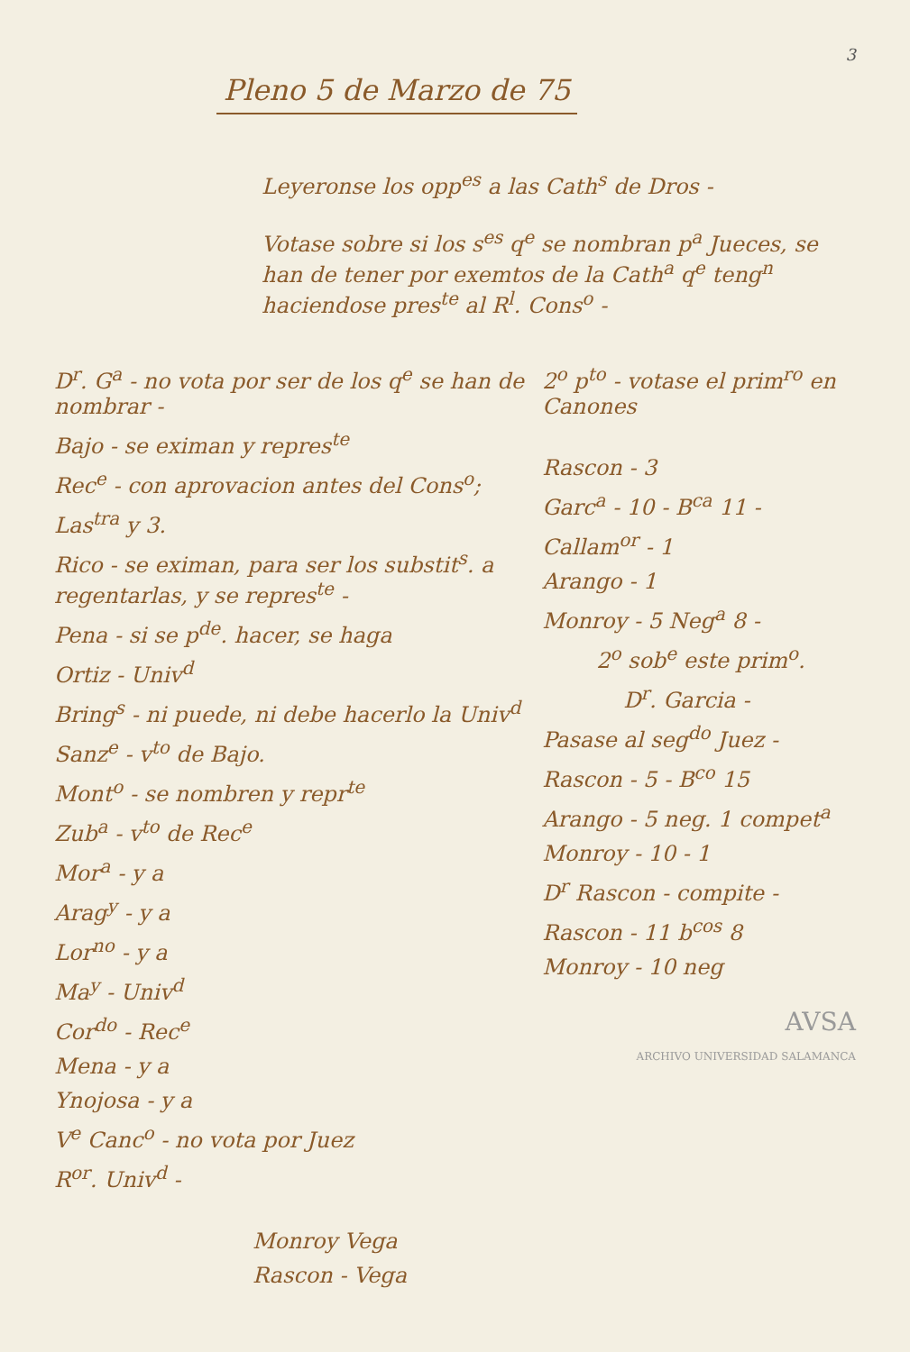3
Pleno 5 de Marzo de 75
Leyeronse los opp<sup>es</sup> a las Cath<sup>s</sup> de Dros -
Votase sobre si los s<sup>es</sup> q<sup>e</sup> se nombran p<sup>a</sup> Jueces, se han de tener por exemtos de la Cath<sup>a</sup> q<sup>e</sup> teng<sup>n</sup> haciendose pres<sup>te</sup> al R<sup>l</sup>. Cons<sup>o</sup> -
D<sup>r</sup>. G<sup>a</sup> - no vota por ser de los q<sup>e</sup> se han de nombrar -
Bajo - se eximan y repres<sup>te</sup>
Rec<sup>e</sup> - con aprovacion antes del Cons<sup>o</sup>;
Las<sup>tra</sup> y 3.
Rico - se eximan, para ser los substit<sup>s</sup>. a regentarlas, y se repres<sup>te</sup> -
Pena - si se p<sup>de</sup>. hacer, se haga
Ortiz - Univ<sup>d</sup>
Bring<sup>s</sup> - ni puede, ni debe hacerlo la Univ<sup>d</sup>
Sanz<sup>e</sup> - v<sup>to</sup> de Bajo.
Mont<sup>o</sup> - se nombren y repr<sup>te</sup>
Zub<sup>a</sup> - v<sup>to</sup> de Rec<sup>e</sup>
Mor<sup>a</sup> - y a
Arag<sup>y</sup> - y a
Lor<sup>no</sup> - y a
Ma<sup>y</sup> - Univ<sup>d</sup>
Cor<sup>do</sup> - Rec<sup>e</sup>
Mena - y a
Ynojosa - y a
V<sup>e</sup> Canc<sup>o</sup> - no vota por Juez
R<sup>or</sup>. Univ<sup>d</sup> -
Monroy Vega
Rascon - Vega
2<sup>o</sup> p<sup>to</sup> - votase el prim<sup>ro</sup> en Canones
Rascon - 3
Garc<sup>a</sup> - 10 - B<sup>ca</sup> 11 -
Callam<sup>or</sup> - 1
Arango - 1
Monroy - 5 Neg<sup>a</sup> 8 -
2<sup>o</sup> sob<sup>e</sup> este prim<sup>o</sup>.
D<sup>r</sup>. Garcia -
Pasase al seg<sup>do</sup> Juez -
Rascon - 5 - B<sup>co</sup> 15
Arango - 5 neg. 1 compet<sup>a</sup>
Monroy - 10 - 1
D<sup>r</sup> Rascon - compite -
Rascon - 11 b<sup>cos</sup> 8
Monroy - 10 neg
AVSA
ARCHIVO UNIVERSIDAD SALAMANCA